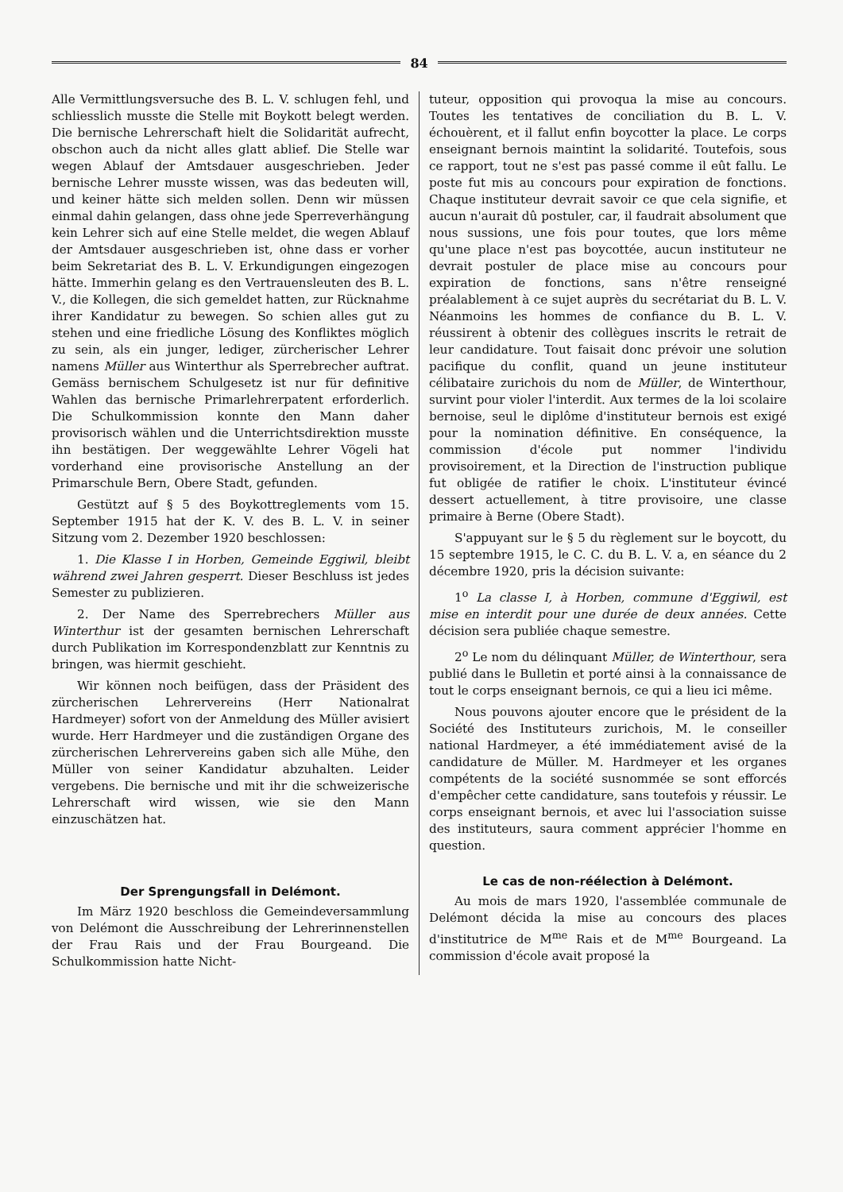84
Alle Vermittlungsversuche des B. L. V. schlugen fehl, und schliesslich musste die Stelle mit Boykott belegt werden. Die bernische Lehrerschaft hielt die Solidarität aufrecht, obschon auch da nicht alles glatt ablief. Die Stelle war wegen Ablauf der Amtsdauer ausgeschrieben. Jeder bernische Lehrer musste wissen, was das bedeuten will, und keiner hätte sich melden sollen. Denn wir müssen einmal dahin gelangen, dass ohne jede Sperreverhängung kein Lehrer sich auf eine Stelle meldet, die wegen Ablauf der Amtsdauer ausgeschrieben ist, ohne dass er vorher beim Sekretariat des B. L. V. Erkundigungen eingezogen hätte. Immerhin gelang es den Vertrauensleuten des B. L. V., die Kollegen, die sich gemeldet hatten, zur Rücknahme ihrer Kandidatur zu bewegen. So schien alles gut zu stehen und eine friedliche Lösung des Konfliktes möglich zu sein, als ein junger, lediger, zürcherischer Lehrer namens Müller aus Winterthur als Sperrebrecher auftrat. Gemäss bernischem Schulgesetz ist nur für definitive Wahlen das bernische Primarlehrerpatent erforderlich. Die Schulkommission konnte den Mann daher provisorisch wählen und die Unterrichtsdirektion musste ihn bestätigen. Der weggewählte Lehrer Vögeli hat vorderhand eine provisorische Anstellung an der Primarschule Bern, Obere Stadt, gefunden.
Gestützt auf § 5 des Boykottreglements vom 15. September 1915 hat der K. V. des B. L. V. in seiner Sitzung vom 2. Dezember 1920 beschlossen:
1. Die Klasse I in Horben, Gemeinde Eggiwil, bleibt während zwei Jahren gesperrt. Dieser Beschluss ist jedes Semester zu publizieren.
2. Der Name des Sperrebrechers Müller aus Winterthur ist der gesamten bernischen Lehrerschaft durch Publikation im Korrespondenzblatt zur Kenntnis zu bringen, was hiermit geschieht.
Wir können noch beifügen, dass der Präsident des zürcherischen Lehrervereins (Herr Nationalrat Hardmeyer) sofort von der Anmeldung des Müller avisiert wurde. Herr Hardmeyer und die zuständigen Organe des zürcherischen Lehrervereins gaben sich alle Mühe, den Müller von seiner Kandidatur abzuhalten. Leider vergebens. Die bernische und mit ihr die schweizerische Lehrerschaft wird wissen, wie sie den Mann einzuschätzen hat.
Der Sprengungsfall in Delémont.
Im März 1920 beschloss die Gemeindeversammlung von Delémont die Ausschreibung der Lehrerinnenstellen der Frau Rais und der Frau Bourgeand. Die Schulkommission hatte Nicht-
tuteur, opposition qui provoqua la mise au concours. Toutes les tentatives de conciliation du B. L. V. échouèrent, et il fallut enfin boycotter la place. Le corps enseignant bernois maintint la solidarité. Toutefois, sous ce rapport, tout ne s'est pas passé comme il eût fallu. Le poste fut mis au concours pour expiration de fonctions. Chaque instituteur devrait savoir ce que cela signifie, et aucun n'aurait dû postuler, car, il faudrait absolument que nous sussions, une fois pour toutes, que lors même qu'une place n'est pas boycottée, aucun instituteur ne devrait postuler de place mise au concours pour expiration de fonctions, sans n'être renseigné préalablement à ce sujet auprès du secrétariat du B. L. V. Néanmoins les hommes de confiance du B. L. V. réussirent à obtenir des collègues inscrits le retrait de leur candidature. Tout faisait donc prévoir une solution pacifique du conflit, quand un jeune instituteur célibataire zurichois du nom de Müller, de Winterthour, survint pour violer l'interdit. Aux termes de la loi scolaire bernoise, seul le diplôme d'instituteur bernois est exigé pour la nomination définitive. En conséquence, la commission d'école put nommer l'individu provisoirement, et la Direction de l'instruction publique fut obligée de ratifier le choix. L'instituteur évincé dessert actuellement, à titre provisoire, une classe primaire à Berne (Obere Stadt).
S'appuyant sur le § 5 du règlement sur le boycott, du 15 septembre 1915, le C. C. du B. L. V. a, en séance du 2 décembre 1920, pris la décision suivante:
1<sup>o</sup> La classe I, à Horben, commune d'Eggiwil, est mise en interdit pour une durée de deux années. Cette décision sera publiée chaque semestre.
2<sup>o</sup> Le nom du délinquant Müller, de Winterthour, sera publié dans le Bulletin et porté ainsi à la connaissance de tout le corps enseignant bernois, ce qui a lieu ici même.
Nous pouvons ajouter encore que le président de la Société des Instituteurs zurichois, M. le conseiller national Hardmeyer, a été immédiatement avisé de la candidature de Müller. M. Hardmeyer et les organes compétents de la société susnommée se sont efforcés d'empêcher cette candidature, sans toutefois y réussir. Le corps enseignant bernois, et avec lui l'association suisse des instituteurs, saura comment apprécier l'homme en question.
Le cas de non-réélection à Delémont.
Au mois de mars 1920, l'assemblée communale de Delémont décida la mise au concours des places d'institutrice de M<sup>me</sup> Rais et de M<sup>me</sup> Bourgeand. La commission d'école avait proposé la